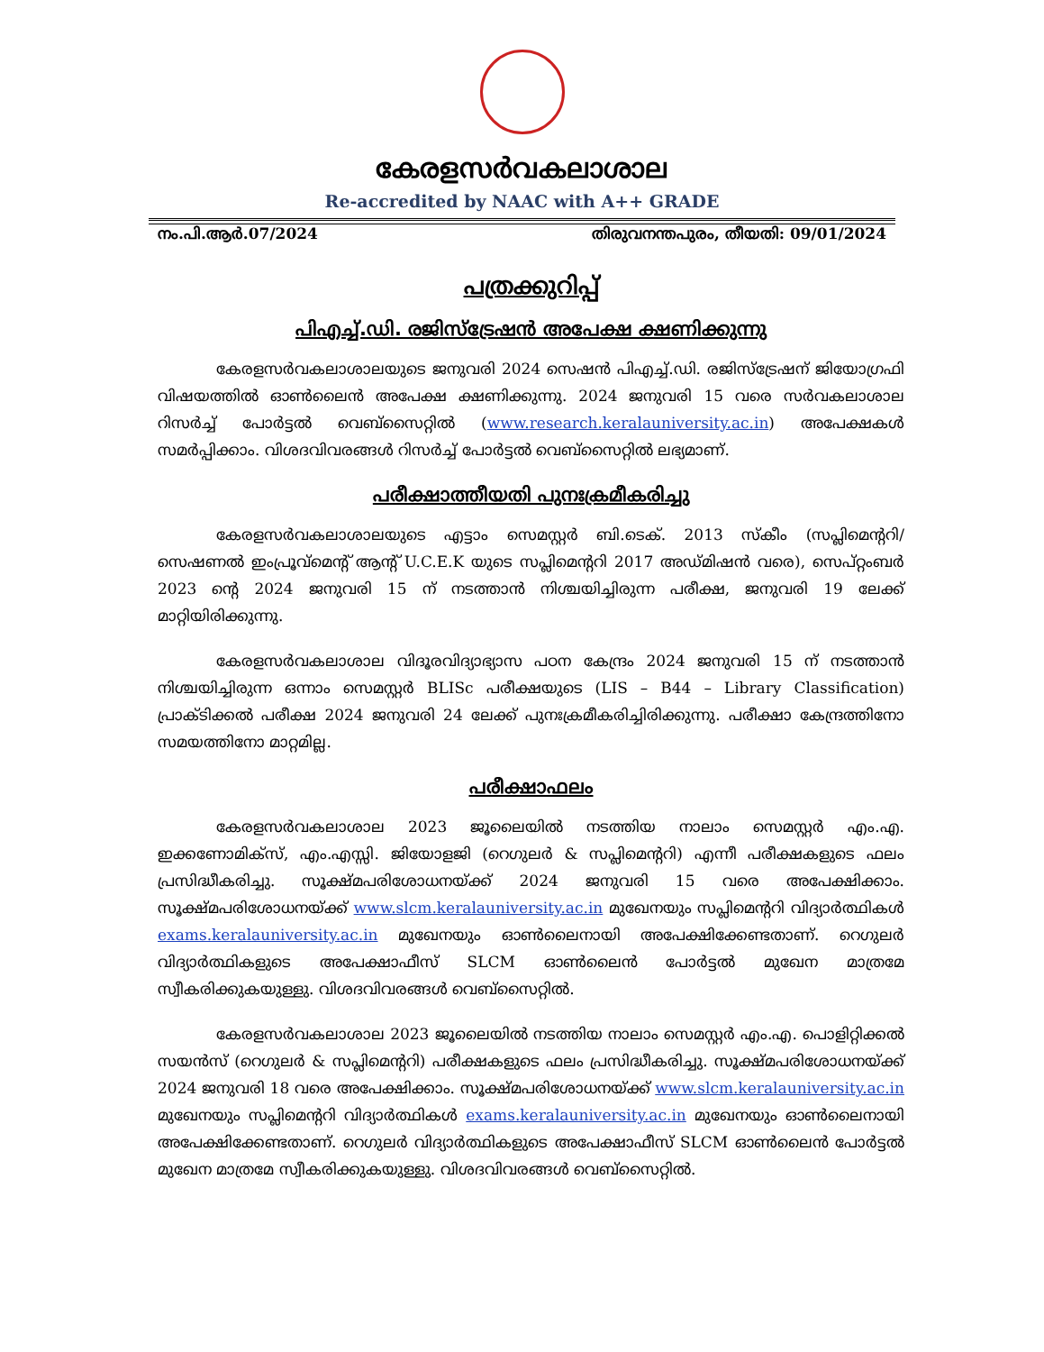കേരളസർവകലാശാല
Re-accredited by NAAC with A++ GRADE
നം.പി.ആർ.07/2024 തിരുവനന്തപുരം, തീയതി: 09/01/2024
പത്രക്കുറിപ്പ്
പിഎച്ച്.ഡി. രജിസ്ട്രേഷൻ അപേക്ഷ ക്ഷണിക്കുന്നു
കേരളസർവകലാശാലയുടെ ജനുവരി 2024 സെഷൻ പിഎച്ച്.ഡി. രജിസ്ട്രേഷന് ജിയോഗ്രഫി വിഷയത്തിൽ ഓൺലൈൻ അപേക്ഷ ക്ഷണിക്കുന്നു. 2024 ജനുവരി 15 വരെ സർവകലാശാല റിസർച്ച് പോർട്ടൽ വെബ്സൈറ്റിൽ (www.research.keralauniversity.ac.in) അപേക്ഷകൾ സമർപ്പിക്കാം. വിശദവിവരങ്ങൾ റിസർച്ച് പോർട്ടൽ വെബ്സൈറ്റിൽ ലഭ്യമാണ്.
പരീക്ഷാത്തീയതി പുനഃക്രമീകരിച്ചു
കേരളസർവകലാശാലയുടെ എട്ടാം സെമസ്റ്റർ ബി.ടെക്. 2013 സ്കീം (സപ്ലിമെന്ററി/ സെഷണൽ ഇംപ്രൂവ്മെന്റ് ആന്റ് U.C.E.K യുടെ സപ്ലിമെന്ററി 2017 അഡ്മിഷൻ വരെ), സെപ്റ്റംബർ 2023 ന്റെ 2024 ജനുവരി 15 ന് നടത്താൻ നിശ്ചയിച്ചിരുന്ന പരീക്ഷ, ജനുവരി 19 ലേക്ക് മാറ്റിയിരിക്കുന്നു.
കേരളസർവകലാശാല വിദൂരവിദ്യാഭ്യാസ പഠന കേന്ദ്രം 2024 ജനുവരി 15 ന് നടത്താൻ നിശ്ചയിച്ചിരുന്ന ഒന്നാം സെമസ്റ്റർ BLISc പരീക്ഷയുടെ (LIS – B44 – Library Classification) പ്രാക്ടിക്കൽ പരീക്ഷ 2024 ജനുവരി 24 ലേക്ക് പുനഃക്രമീകരിച്ചിരിക്കുന്നു. പരീക്ഷാ കേന്ദ്രത്തിനോ സമയത്തിനോ മാറ്റമില്ല.
പരീക്ഷാഫലം
കേരളസർവകലാശാല 2023 ജൂലൈയിൽ നടത്തിയ നാലാം സെമസ്റ്റർ എം.എ. ഇക്കണോമിക്സ്, എം.എസ്സി. ജിയോളജി (റെഗുലർ & സപ്ലിമെന്ററി) എന്നീ പരീക്ഷകളുടെ ഫലം പ്രസിദ്ധീകരിച്ചു. സൂക്ഷ്മപരിശോധനയ്ക്ക് 2024 ജനുവരി 15 വരെ അപേക്ഷിക്കാം. സൂക്ഷ്മപരിശോധനയ്ക്ക് www.slcm.keralauniversity.ac.in മുഖേനയും സപ്ലിമെന്ററി വിദ്യാർത്ഥികൾ exams.keralauniversity.ac.in മുഖേനയും ഓൺലൈനായി അപേക്ഷിക്കേണ്ടതാണ്. റെഗുലർ വിദ്യാർത്ഥികളുടെ അപേക്ഷാഫീസ് SLCM ഓൺലൈൻ പോർട്ടൽ മുഖേന മാത്രമേ സ്വീകരിക്കുകയുള്ളു. വിശദവിവരങ്ങൾ വെബ്സൈറ്റിൽ.
കേരളസർവകലാശാല 2023 ജൂലൈയിൽ നടത്തിയ നാലാം സെമസ്റ്റർ എം.എ. പൊളിറ്റിക്കൽ സയൻസ് (റെഗുലർ & സപ്ലിമെന്ററി) പരീക്ഷകളുടെ ഫലം പ്രസിദ്ധീകരിച്ചു. സൂക്ഷ്മപരിശോധനയ്ക്ക് 2024 ജനുവരി 18 വരെ അപേക്ഷിക്കാം. സൂക്ഷ്മപരിശോധനയ്ക്ക് www.slcm.keralauniversity.ac.in മുഖേനയും സപ്ലിമെന്ററി വിദ്യാർത്ഥികൾ exams.keralauniversity.ac.in മുഖേനയും ഓൺലൈനായി അപേക്ഷിക്കേണ്ടതാണ്. റെഗുലർ വിദ്യാർത്ഥികളുടെ അപേക്ഷാഫീസ് SLCM ഓൺലൈൻ പോർട്ടൽ മുഖേന മാത്രമേ സ്വീകരിക്കുകയുള്ളു. വിശദവിവരങ്ങൾ വെബ്സൈറ്റിൽ.